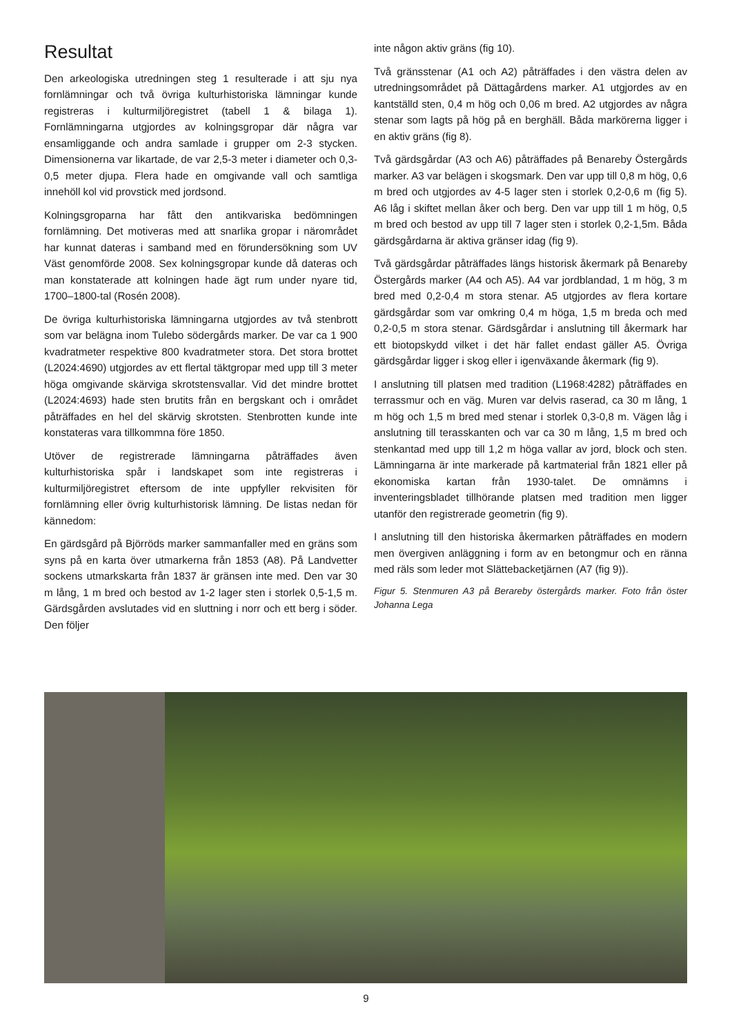Resultat
Den arkeologiska utredningen steg 1 resulterade i att sju nya fornlämningar och två övriga kulturhistoriska lämningar kunde registreras i kulturmiljöregistret (tabell 1 & bilaga 1). Fornlämningarna utgjordes av kolningsgropar där några var ensamliggande och andra samlade i grupper om 2-3 stycken. Dimensionerna var likartade, de var 2,5-3 meter i diameter och 0,3-0,5 meter djupa. Flera hade en omgivande vall och samtliga innehöll kol vid provstick med jordsond.
Kolningsgroparna har fått den antikvariska bedömningen fornlämning. Det motiveras med att snarlika gropar i närområdet har kunnat dateras i samband med en förundersökning som UV Väst genomförde 2008. Sex kolningsgropar kunde då dateras och man konstaterade att kolningen hade ägt rum under nyare tid, 1700–1800-tal (Rosén 2008).
De övriga kulturhistoriska lämningarna utgjordes av två stenbrott som var belägna inom Tulebo södergårds marker. De var ca 1 900 kvadratmeter respektive 800 kvadratmeter stora. Det stora brottet (L2024:4690) utgjordes av ett flertal täktgropar med upp till 3 meter höga omgivande skärviga skrotstensvallar. Vid det mindre brottet (L2024:4693) hade sten brutits från en bergskant och i området påträffades en hel del skärvig skrotsten. Stenbrotten kunde inte konstateras vara tillkommna före 1850.
Utöver de registrerade lämningarna påträffades även kulturhistoriska spår i landskapet som inte registreras i kulturmiljöregistret eftersom de inte uppfyller rekvisiten för fornlämning eller övrig kulturhistorisk lämning. De listas nedan för kännedom:
En gärdsgård på Björröds marker sammanfaller med en gräns som syns på en karta över utmarkerna från 1853 (A8). På Landvetter sockens utmarkskarta från 1837 är gränsen inte med. Den var 30 m lång, 1 m bred och bestod av 1-2 lager sten i storlek 0,5-1,5 m. Gärdsgården avslutades vid en sluttning i norr och ett berg i söder. Den följer
inte någon aktiv gräns (fig 10).
Två gränsstenar (A1 och A2) påträffades i den västra delen av utredningsområdet på Dättagårdens marker. A1 utgjordes av en kantställd sten, 0,4 m hög och 0,06 m bred. A2 utgjordes av några stenar som lagts på hög på en berghäll. Båda markörerna ligger i en aktiv gräns (fig 8).
Två gärdsgårdar (A3 och A6) påträffades på Benareby Östergårds marker. A3 var belägen i skogsmark. Den var upp till 0,8 m hög, 0,6 m bred och utgjordes av 4-5 lager sten i storlek 0,2-0,6 m (fig 5). A6 låg i skiftet mellan åker och berg. Den var upp till 1 m hög, 0,5 m bred och bestod av upp till 7 lager sten i storlek 0,2-1,5m. Båda gärdsgårdarna är aktiva gränser idag (fig 9).
Två gärdsgårdar påträffades längs historisk åkermark på Benareby Östergårds marker (A4 och A5). A4 var jordblandad, 1 m hög, 3 m bred med 0,2-0,4 m stora stenar. A5 utgjordes av flera kortare gärdsgårdar som var omkring 0,4 m höga, 1,5 m breda och med 0,2-0,5 m stora stenar. Gärdsgårdar i anslutning till åkermark har ett biotopskydd vilket i det här fallet endast gäller A5. Övriga gärdsgårdar ligger i skog eller i igenväxande åkermark (fig 9).
I anslutning till platsen med tradition (L1968:4282) påträffades en terrassmur och en väg. Muren var delvis raserad, ca 30 m lång, 1 m hög och 1,5 m bred med stenar i storlek 0,3-0,8 m. Vägen låg i anslutning till terasskanten och var ca 30 m lång, 1,5 m bred och stenkantad med upp till 1,2 m höga vallar av jord, block och sten. Lämningarna är inte markerade på kartmaterial från 1821 eller på ekonomiska kartan från 1930-talet. De omnämns i inventeringsbladet tillhörande platsen med tradition men ligger utanför den registrerade geometrin (fig 9).
I anslutning till den historiska åkermarken påträffades en modern men övergiven anläggning i form av en betongmur och en ränna med räls som leder mot Slättebacketjärnen (A7 (fig 9)).
Figur 5. Stenmuren A3 på Berareby östergårds marker. Foto från öster Johanna Lega
9